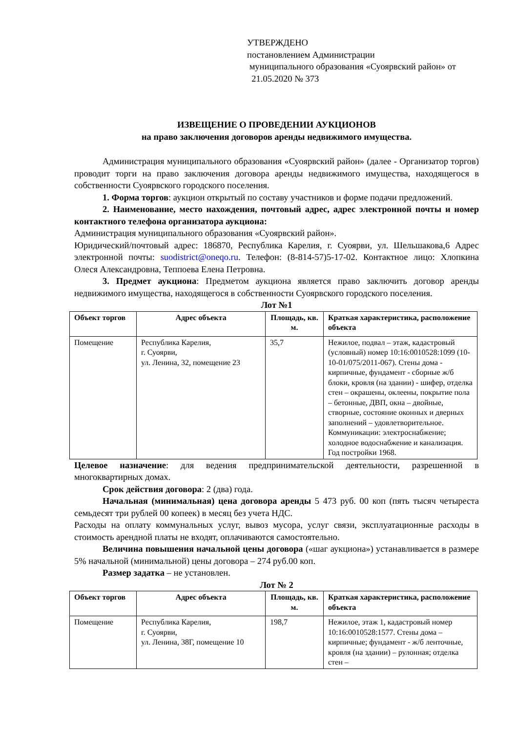УТВЕРЖДЕНО
постановлением Администрации
муниципального образования «Суоярвский район» от 21.05.2020 № 373
ИЗВЕЩЕНИЕ О ПРОВЕДЕНИИ АУКЦИОНОВ
на право заключения договоров аренды недвижимого имущества.
Администрация муниципального образования «Суоярвский район» (далее - Организатор торгов) проводит торги на право заключения договора аренды недвижимого имущества, находящегося в собственности Суоярвского городского поселения.
1. Форма торгов: аукцион открытый по составу участников и форме подачи предложений.
2. Наименование, место нахождения, почтовый адрес, адрес электронной почты и номер контактного телефона организатора аукциона:
Администрация муниципального образования «Суоярвский район».
Юридический/почтовый адрес: 186870, Республика Карелия, г. Суоярви, ул. Шельшакова,6 Адрес электронной почты: suodistrict@oneqo.ru. Телефон: (8-814-57)5-17-02. Контактное лицо: Хлопкина Олеся Александровна, Теппоева Елена Петровна.
3. Предмет аукциона: Предметом аукциона является право заключить договор аренды недвижимого имущества, находящегося в собственности Суоярвского городского поселения.
Лот №1
| Объект торгов | Адрес объекта | Площадь, кв. м. | Краткая характеристика, расположение объекта |
| --- | --- | --- | --- |
| Помещение | Республика Карелия, г. Суоярви, ул. Ленина, 32, помещение 23 | 35,7 | Нежилое, подвал – этаж, кадастровый (условный) номер 10:16:0010528:1099 (10-10-01/075/2011-067). Стены дома - кирпичные, фундамент - сборные ж/б блоки, кровля (на здании) - шифер, отделка стен – окрашены, оклеены, покрытие пола – бетонные, ДВП, окна – двойные, створные, состояние оконных и дверных заполнений – удовлетворительное. Коммуникации: электроснабжение; холодное водоснабжение и канализация. Год постройки 1968. |
Целевое назначение: для ведения предпринимательской деятельности, разрешенной в многоквартирных домах.
Срок действия договора: 2 (два) года.
Начальная (минимальная) цена договора аренды 5 473 руб. 00 коп (пять тысяч четыреста семьдесят три рублей 00 копеек) в месяц без учета НДС.
Расходы на оплату коммунальных услуг, вывоз мусора, услуг связи, эксплуатационные расходы в стоимость арендной платы не входят, оплачиваются самостоятельно.
Величина повышения начальной цены договора («шаг аукциона») устанавливается в размере 5% начальной (минимальной) цены договора – 274 руб.00 коп.
Размер задатка – не установлен.
Лот № 2
| Объект торгов | Адрес объекта | Площадь, кв. м. | Краткая характеристика, расположение объекта |
| --- | --- | --- | --- |
| Помещение | Республика Карелия, г. Суоярви, ул. Ленина, 38Г, помещение 10 | 198,7 | Нежилое, этаж 1, кадастровый номер 10:16:0010528:1577. Стены дома – кирпичные; фундамент - ж/б ленточные, кровля (на здании) – рулонная; отделка стен – |